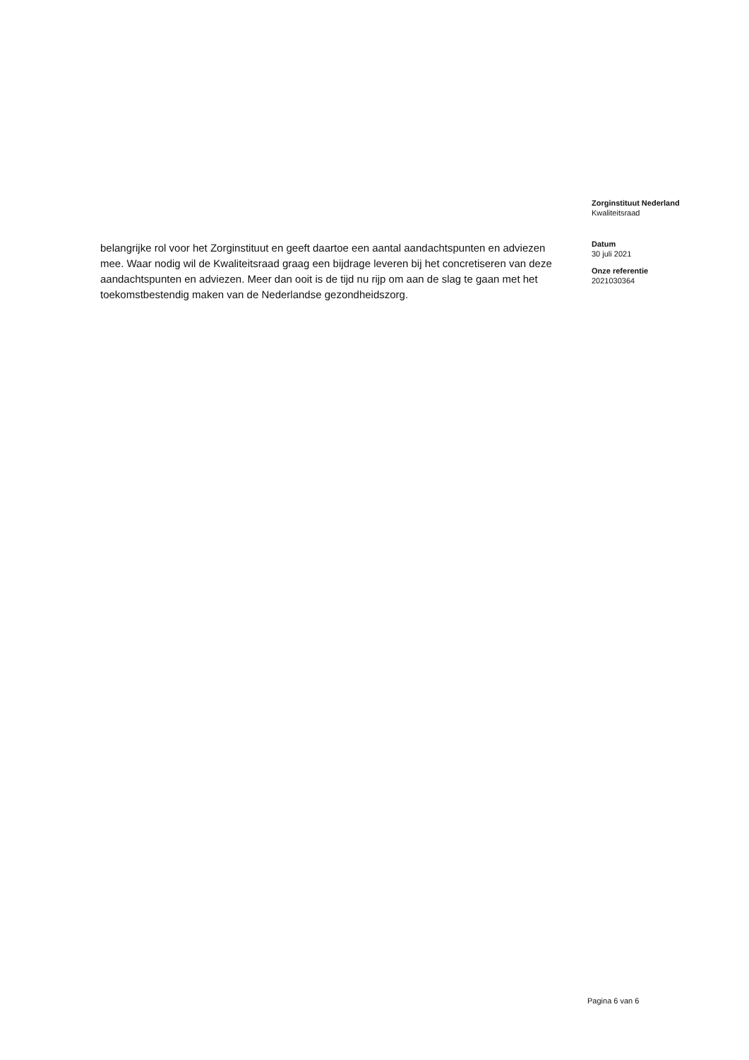belangrijke rol voor het Zorginstituut en geeft daartoe een aantal aandachtspunten en adviezen mee. Waar nodig wil de Kwaliteitsraad graag een bijdrage leveren bij het concretiseren van deze aandachtspunten en adviezen. Meer dan ooit is de tijd nu rijp om aan de slag te gaan met het toekomstbestendig maken van de Nederlandse gezondheidszorg.
Zorginstituut Nederland
Kwaliteitsraad
Datum
30 juli 2021
Onze referentie
2021030364
Pagina 6 van 6